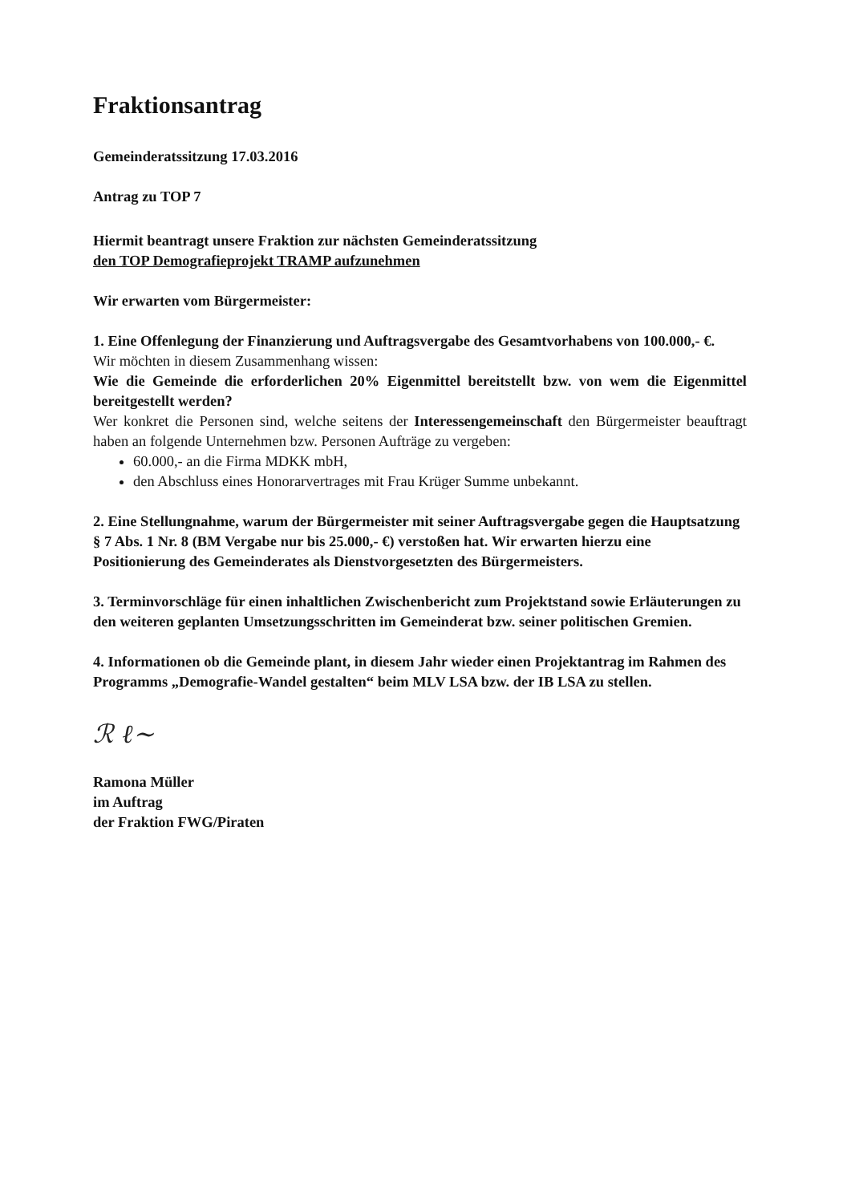Fraktionsantrag
Gemeinderatssitzung 17.03.2016
Antrag zu TOP 7
Hiermit beantragt unsere Fraktion zur nächsten Gemeinderatssitzung
den TOP Demografieprojekt TRAMP aufzunehmen
Wir erwarten vom Bürgermeister:
1. Eine Offenlegung der Finanzierung und Auftragsvergabe des Gesamtvorhabens von 100.000,- €.
Wir möchten in diesem Zusammenhang wissen:
Wie die Gemeinde die erforderlichen 20% Eigenmittel bereitstellt bzw. von wem die Eigenmittel bereitgestellt werden?
Wer konkret die Personen sind, welche seitens der Interessengemeinschaft den Bürgermeister beauftragt haben an folgende Unternehmen bzw. Personen Aufträge zu vergeben:
60.000,- an die Firma MDKK mbH,
den Abschluss eines Honorarvertrages mit Frau Krüger Summe unbekannt.
2. Eine Stellungnahme, warum der Bürgermeister mit seiner Auftragsvergabe gegen die Hauptsatzung § 7 Abs. 1 Nr. 8 (BM Vergabe nur bis 25.000,- €) verstoßen hat. Wir erwarten hierzu eine Positionierung des Gemeinderates als Dienstvorgesetzten des Bürgermeisters.
3. Terminvorschläge für einen inhaltlichen Zwischenbericht zum Projektstand sowie Erläuterungen zu den weiteren geplanten Umsetzungsschritten im Gemeinderat bzw. seiner politischen Gremien.
4. Informationen ob die Gemeinde plant, in diesem Jahr wieder einen Projektantrag im Rahmen des Programms „Demografie-Wandel gestalten“ beim MLV LSA bzw. der IB LSA zu stellen.
ℛ ℓ~
Ramona Müller
im Auftrag
der Fraktion FWG/Piraten